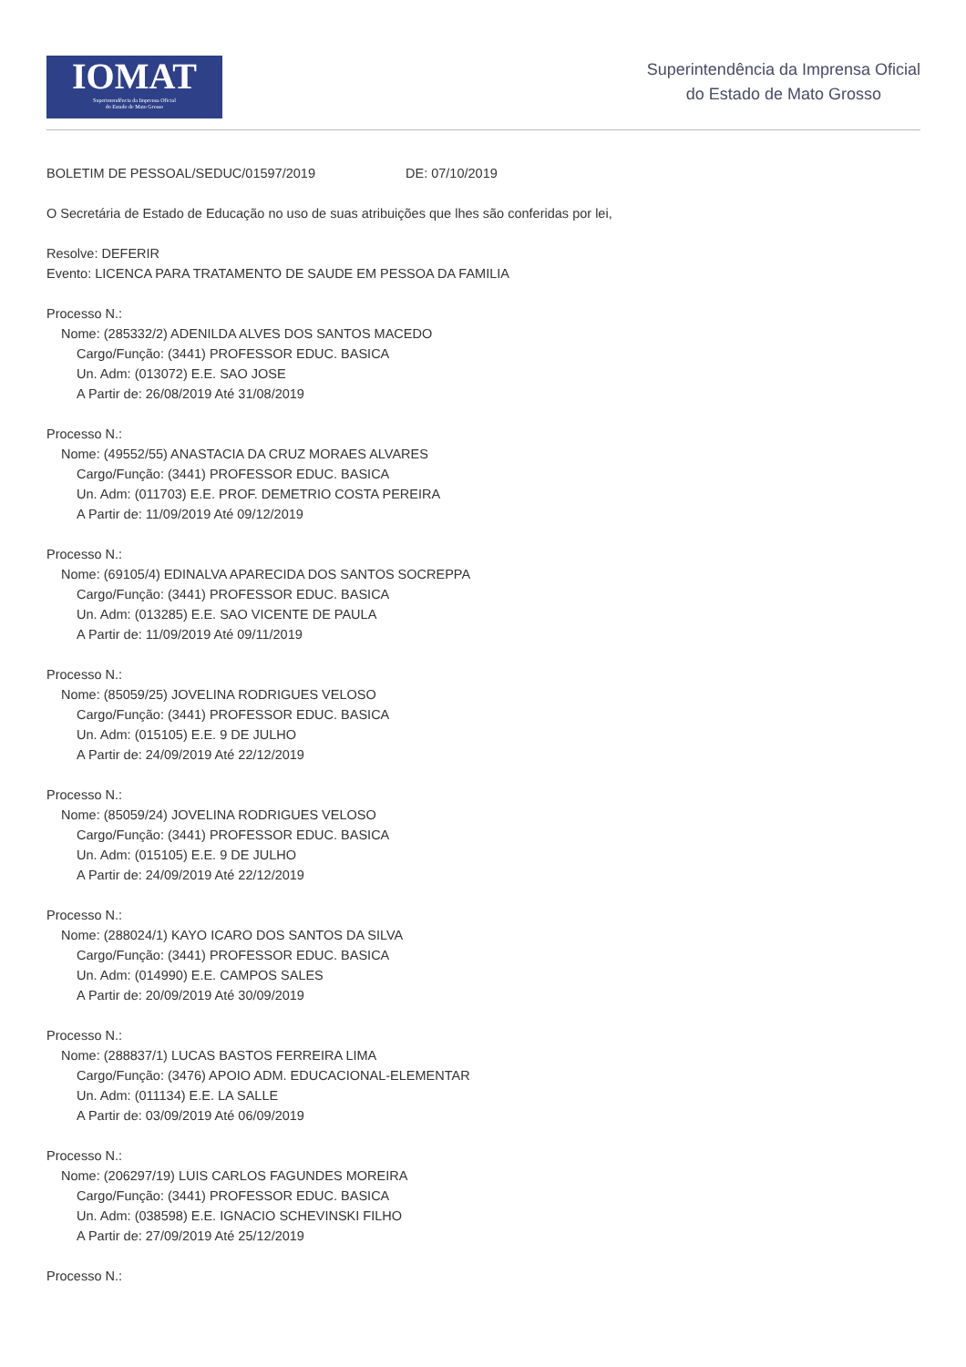IOMAT
Superintendência da Imprensa Oficial
do Estado de Mato Grosso
Superintendência da Imprensa Oficial
do Estado de Mato Grosso
BOLETIM DE PESSOAL/SEDUC/01597/2019 DE: 07/10/2019
O Secretária de Estado de Educação no uso de suas atribuições que lhes são conferidas por lei,
Resolve: DEFERIR
Evento: LICENCA PARA TRATAMENTO DE SAUDE EM PESSOA DA FAMILIA
Processo N.:
Nome: (285332/2) ADENILDA ALVES DOS SANTOS MACEDO
Cargo/Função: (3441) PROFESSOR EDUC. BASICA
Un. Adm: (013072) E.E. SAO JOSE
A Partir de: 26/08/2019 Até 31/08/2019
Processo N.:
Nome: (49552/55) ANASTACIA DA CRUZ MORAES ALVARES
Cargo/Função: (3441) PROFESSOR EDUC. BASICA
Un. Adm: (011703) E.E. PROF. DEMETRIO COSTA PEREIRA
A Partir de: 11/09/2019 Até 09/12/2019
Processo N.:
Nome: (69105/4) EDINALVA APARECIDA DOS SANTOS SOCREPPA
Cargo/Função: (3441) PROFESSOR EDUC. BASICA
Un. Adm: (013285) E.E. SAO VICENTE DE PAULA
A Partir de: 11/09/2019 Até 09/11/2019
Processo N.:
Nome: (85059/25) JOVELINA RODRIGUES VELOSO
Cargo/Função: (3441) PROFESSOR EDUC. BASICA
Un. Adm: (015105) E.E. 9 DE JULHO
A Partir de: 24/09/2019 Até 22/12/2019
Processo N.:
Nome: (85059/24) JOVELINA RODRIGUES VELOSO
Cargo/Função: (3441) PROFESSOR EDUC. BASICA
Un. Adm: (015105) E.E. 9 DE JULHO
A Partir de: 24/09/2019 Até 22/12/2019
Processo N.:
Nome: (288024/1) KAYO ICARO DOS SANTOS DA SILVA
Cargo/Função: (3441) PROFESSOR EDUC. BASICA
Un. Adm: (014990) E.E. CAMPOS SALES
A Partir de: 20/09/2019 Até 30/09/2019
Processo N.:
Nome: (288837/1) LUCAS BASTOS FERREIRA LIMA
Cargo/Função: (3476) APOIO ADM. EDUCACIONAL-ELEMENTAR
Un. Adm: (011134) E.E. LA SALLE
A Partir de: 03/09/2019 Até 06/09/2019
Processo N.:
Nome: (206297/19) LUIS CARLOS FAGUNDES MOREIRA
Cargo/Função: (3441) PROFESSOR EDUC. BASICA
Un. Adm: (038598) E.E. IGNACIO SCHEVINSKI FILHO
A Partir de: 27/09/2019 Até 25/12/2019
Processo N.: